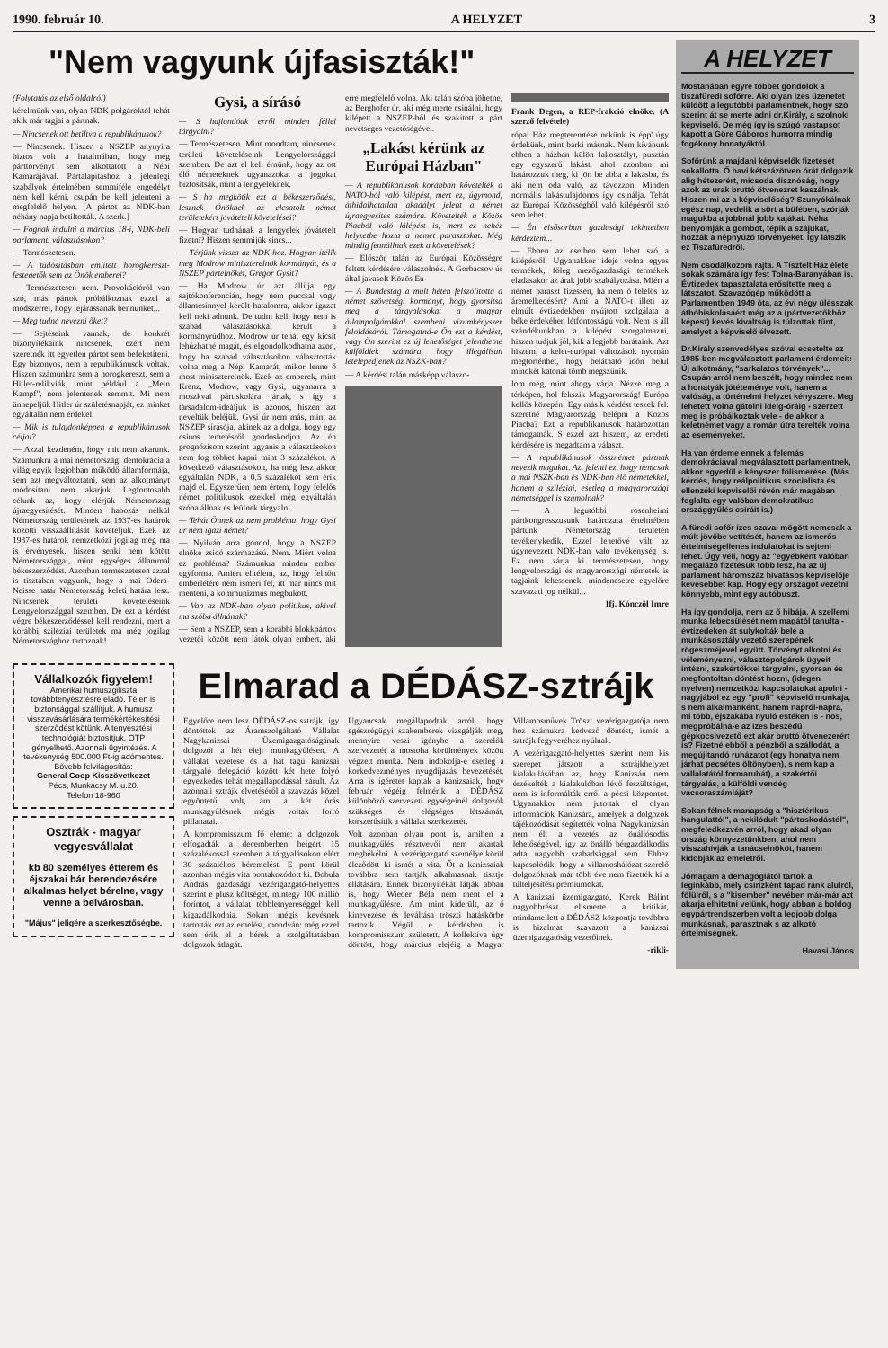1990. február 10. A HELYZET 3
"Nem vagyunk újfasiszták!"
(Folytatás az első oldalról)
kérelmünk van, olyan NDK polgároktól tehát akik már tagjai a pártnak.
— Nincsenek ott betiltva a republikánusok?
— Nincsenek. Hiszen a NSZEP anynyira biztos volt a hatalmában, hogy még párttörvényt sem alkottatott a Népi Kamarájával. Pártalapításhoz a jelenlegi szabályok értelmében semmiféle engedélyt nem kell kérni, csupán be kell jelenteni a megfelelő helyen. [A pártot az NDK-ban néhány napja betiltották. A szerk.]
— Fognak indulni a március 18-i, NDK-beli parlamenti választásokon?
— Természetesen.
— A tudósításban említett horogkereszt-festegetők sem az Önök emberei?
— Természetesen nem. Provokációról van szó, más pártok próbálkoznak ezzel a módszerrel, hogy lejárassanak bennünket...
— Meg tudná nevezni őket?
— Sejtéseink vannak, de konkrét bizonyítékaink nincsenek, ezért nem szeretnék itt egyetlen pártot sem befeketíteni. Egy bizonyos, nem a republikánusok voltak. Hiszen számunkra sem a horogkereszt, sem a Hitler-relikviák, mint például a „Mein Kampf", nem jelentenek semmit. Mi nem ünnepeljük Hitler úr születésnapját, ez minket egyáltalán nem érdekel.
— Mik is tulajdonképpen a republikánusok céljai?
— Azzal kezdeném, hogy mit nem akarunk. Számunkra a mai németországi demokrácia a világ egyik legjobban működő államformája, sem azt megváltoztatni, sem az alkotmányt módosítani nem akarjuk. Legfontosabb célunk az, hogy elérjük Németország újraegyesítését. Minden habozás nélkül Németország területének az 1937-es határok közötti visszaállítását követeljük. Ezek az 1937-es határok nemzetközi jogilag még ma is érvényesek, hiszen senki nem kötött Németországgal, mint egységes állammal békeszerződést. Azonban természetesen azzal is tisztában vagyunk, hogy a mai Odera-Neisse határ Németország keleti határa lesz. Nincsenek területi követeléseink Lengyelországgal szemben. De ezt a kérdést végre békeszerződéssel kell rendezni, mert a korábbi sziléziai területek ma még jogilag Németországhoz tartoznak!
Gysi, a sírásó
— S hajlandóak erről minden féllel tárgyalni?
— Természetesen. Mint mondtam, nincsenek területi követeléseink Lengyelországgal szemben. De azt el kell érnünk, hogy az ott élő németeknek ugyanazokat a jogokat biztosítsák, mint a lengyeleknek.
— S ha megkötik ezt a békeszerződést, lesznek Önöknek az elcsatolt német területekért jóvátételi követelései?
— Hogyan tudnának a lengyelek jóvátételt fizetni? Hiszen semmijük sincs...
— Térjünk vissza az NDK-hoz. Hogyan ítélik meg Modrow miniszterelnök kormányát, és a NSZEP pártelnökét, Gregor Gysit?
— Ha Modrow úr azt állítja egy sajtókonferencián, hogy nem puccsal vagy államcsínnyel került hatalomra, akkor igazat kell neki adnunk. De tudni kell, hogy nem is szabad választásokkal került a kormányrúdhoz. Modrow úr tehát egy kicsit lehúzhatné magát, és elgondolkodhatna azon, hogy ha szabad választásokon választották volna meg a Népi Kamarát, mikor lenne ő most miniszterelnök. Ezek az emberek, mint Krenz, Modrow, vagy Gysi, ugyanarra a moszkvai pártiskolára jártak, s így a társadalom-ideáljuk is azonos, hiszen azt neveltük beléjük. Gysi úr nem más, mint az NSZEP sírásója, akinek az a dolga, hogy egy csinos temetésről gondoskodjon. Az én prognózisom szerint ugyanis a választásokon nem fog többet kapni mint 3 százalékot. A következő választásokon, ha még lesz akkor egyáltalán NDK, a 0.5 százalékot sem érik majd el. Egyszerűen nem értem, hogy felelős német politikusok ezekkel még egyáltalán szóba állnak és leülnek tárgyalni.
— Tehát Önnek az nem probléma, hogy Gysi úr nem igazi német?
— Nyilván arra gondol, hogy a NSZEP elnöke zsidó származású. Nem. Miért volna ez probléma? Számunkra minden ember egyforma. Amiért elítélem, az, hogy felnőtt emberlétére nem ismeri fel, itt már nincs mit menteni, a kommunizmus megbukott.
— Van az NDK-ban olyan politikus, akivel ma szóba állnának?
— Sem a NSZEP, sem a korábbi blokkpártok vezetői között nem látok olyan embert, aki erre megfelelő volna. Aki talán szóba jöhetne, az Berghofer úr, aki még merte csinálni, hogy kilépett a NSZEP-ből és szakított a párt nevetséges vezetőségével.
„Lakást kérünk az Európai Házban"
— A republikánusok korábban követelték a NATO-ból való kilépést, mert ez, úgymond, áthidalhatatlan akadályt jelent a német újraegyesítés számára. Követelték a Közös Piacból való kilépést is, mert ez nehéz helyzetbe hozta a német parasztokat. Még mindig fennállnak ezek a követelések?
— Először talán az Európai Közösségre feltett kérdésére válaszolnék. A Gorbacsov úr által javasolt Közös Eu-
— A Bundestag a múlt héten felszólította a német szövetségi kormányt, hogy gyorsítsa meg a tárgyalásokat a magyar állampolgárokkal szembeni vízumkényszer feloldásáról. Támogatná-e Ön ezt a kérdést, vagy Ön szerint ez új lehetőséget jelenthetne külföldiek számára, hogy illegálisan letelepedjenek az NSZK-ban?
— A kérdést talán másképp válaszo-
Frank Degen, a REP-frakció elnöke. (A szerző felvétele)
rópai Ház megteremtése nekünk is épp' úgy érdekünk, mint bárki másnak. Nem kívánunk ebben a házban külön lakosztályt, pusztán egy egyszerű lakást, ahol azonban mi határozzuk meg, ki jön be abba a lakásba, és aki nem oda való, az távozzon. Minden normális lakástulajdonos így csinálja. Tehát az Európai Közösségből való kilépésről szó sem lehet.
— Én elsősorban gazdasági tekintetben kérdeztem...
— Ebben az esetben sem lehet szó a kilépésről. Ugyanakkor ideje volna egyes termékek, főleg mezőgazdasági termékek eladásakor az árak jobb szabályozása. Miért a német paraszt fizessen, ha nem ő felelős az áremelkedésért? Ami a NATO-t illeti az elmúlt évtizedekben nyújtott szolgálata a béke érdekében létfontosságú volt. Nem is áll szándékunkban a kilépést szorgalmazni, hiszen tudjuk jól, kik a legjobb barátaink. Azt hiszem, a kelet-európai változások nyomán megtörténhet, hogy belátható időn belül mindkét katonai tömb megszűnik.
lom meg, mint ahogy várja. Nézze meg a térképen, hol fekszik Magyarország! Európa kellős közepén! Egy másik kérdést teszek fel: szeretné Magyarország belépni a Közös Piacba? Ezt a republikánusok határozottan támogatnák. S ezzel azt hiszem, az eredeti kérdésére is megadtam a választ.
— A republikánusok össznémet pártnak nevezik magukat. Azt jelenti ez, hogy nemcsak a mai NSZK-ban és NDK-ban élő németekkel, hanem a sziléziai, esetleg a magyarországi németséggel is számolnak?
— A legutóbbi rosenheimi pártkongresszusunk határozata értelmében pártunk Németország területén tevékenykedik. Ezzel lehetővé vált az úgynevezett NDK-ban való tevékenység is. Ez nem zárja ki természetesen, hogy lengyelországi és magyarországi németek is tagjaink lehessenek, mindenesetre egyelőre szavazati jog nélkül...
Ifj. Kónczöl Imre
Vállalkozók figyelem!
Amerikai humuszgiliszta továbbtenyésztésre eladó. Télen is biztonsággal szállítjuk. A humusz visszavásárlására termékértékesítési szerződést kötünk. A tenyésztési technológiát biztosítjuk. OTP igényelhető. Azonnali ügyintézés. A tevékenység 500.000 Ft-ig adómentes. Bővebb felvilágosítás:
General Coop Kisszövetkezet
Pécs, Munkácsy M. u.20.
Telefon 18-960
Osztrák - magyar vegyesvállalat
kb 80 személyes étterem és éjszakai bár berendezésére alkalmas helyet bérelne, vagy venne a belvárosban.
"Május" jeligére a szerkesztőségbe.
Elmarad a DÉDÁSZ-sztrájk
Egyelőre nem lesz DÉDÁSZ-os sztrájk, így döntöttek az Áramszolgáltató Vállalat Nagykanizsai Üzemigazgatóságának dolgozói a hét eleji munkagyűlésen. A vállalat vezetése és a hat tagú kanizsai tárgyaló delegáció között két hete folyó egyezkedés tehát megállapodással zárult. Az azonnali sztrájk elvetéséről a szavazás közel egyöntetű volt, ám a két órás munkagyűlésnek mégis voltak forró pillanatai.
A kompromisszum fő eleme: a dolgozók elfogadták a decemberben beígért 15 százalékossal szemben a tárgyalásokon elért 30 százalékos béremelést. E pont körül azonban mégis vita bontakozódott ki. Bobula András gazdasági vezérigazgató-helyettes szerint e plusz költséget, mintegy 100 millió forintot, a vállalat többletnyereséggel kell kigazdálkodnia. Sokan mégis kevésnek tartották ezt az emelést, mondván: még ezzel sem érik el a bérek a szolgáltatásban dolgozók átlagát.
Ugyancsak megállapodtak arról, hogy egészségügyi szakemberek vizsgálják meg, mennyire veszi igénybe a szerelők szervezetét a mostoha körülmények között végzett munka. Nem indokolja-e esetleg a korkedvezményes nyugdíjazás bevezetését. Arra is ígéretet kaptak a kanizsaiak, hogy február végéig felmérik a DÉDÁSZ különböző szervezeti egységeinél dolgozók szükséges és elégséges létszámát, korszerűsítik a vállalat szerkezetét.
Volt azonban olyan pont is, amiben a munkagyűlés résztvevői nem akartak megbékélni. A vezérigazgató személye körül éleződött ki ismét a vita. Őt a kanizsaiak továbbra sem tartják alkalmasnak tisztje ellátására. Ennek bizonyítékát látják abban is, hogy Wieder Béla nem ment el a munkagyűlésre. Ám mint kiderült, az ő kinevezése és leváltása tröszti hatáskörbe tartozik. Végül e kérdésben is kompromisszum született. A kollektíva úgy döntött, hogy március elejéig a Magyar Villamosművek Tröszt vezérigazgatója nem hoz számukra kedvező döntést, ismét a sztrájk fegyveréhez nyúlnak.
A vezérigazgató-helyettes szerint nem kis szerepet játszott a sztrájkhelyzet kialakulásában az, hogy Kanizsán nem érzékelték a kialakulóban lévő feszültséget, nem is informálták erről a pécsi központot. Ugyanakkor nem jutottak el olyan információk Kanizsára, amelyek a dolgozók tájékozódását segítették volna. Nagykanizsán nem élt a vezetés az önállósodás lehetőségével, így az önálló bérgazdálkodás adta nagyobb szabadsággal sem. Ehhez kapcsolódik, hogy a villamoshálózat-szerelő dolgozóknak már több éve nem fizették ki a túlteljesítési prémiumokat.
A kanizsai üzemigazgató, Kerek Bálint nagyobbrészt elismerte a kritikát, mindamellett a DÉDÁSZ központja továbbra is bizalmat szavazott a kanizsai üzemigazgatóság vezetőinek.
-rikli-
A HELYZET
Mostanában egyre többet gondolok a tiszafüredi sofőrre. Aki olyan ízes üzenetet küldött a legutóbbi parlamentnek, hogy szó szerint át se merte adni dr.Király, a szolnoki képviselő. De még így is szúgó vastapsot kapott a Göre Gáboros humorra mindig fogékony honatyáktól.
Sofőrünk a majdani képviselők fizetését sokallotta. Ő havi kétszázötven órát dolgozik alig hétezerért, micsoda disznóság, hogy azok az urak bruttó ötvenezret kaszálnak. Hiszen mi az a képviselőség? Szunyókálnak egész nap, vedelik a sört a büfében, szórják magukba a jobbnál jobb kajákat. Néha benyomják a gombot, tépik a szájukat, hozzák a népnyúzó törvényeket. Így látszik ez Tiszafüredről.
Nem csodálkozom rajta. A Tisztelt Ház élete sokak számára így fest Tolna-Baranyában is. Évtizedek tapasztalata erősítette meg a látszatot. Szavazógép működött a Parlamentben 1949 óta, az évi négy ülésszak átbóbiskolásáért még az a (pártvezetőkhöz képest) kevés kiváltság is túlzottak tűnt, amelyet a képviselő élvezett.
Dr.Király szenvedélyes szóval ecsetelte az 1985-ben megválasztott parlament érdemeit: Új alkotmány, "sarkalatos törvények"... Csupán arról nem beszélt, hogy mindez nem a honatyák jótéteménye volt, hanem a valóság, a történelmi helyzet kényszere. Meg lehetett volna gátolni ideig-óráig - szerzett meg is próbálkoztak vele - de akkor a keletnémet vagy a román útra terelték volna az eseményeket.
Ha van érdeme ennek a felemás demokráciával megválasztott parlamentnek, akkor egyedül e kényszer fölismerése. (Más kérdés, hogy reálpolitikus szocialista és ellenzéki képviselői révén már magában foglalta egy valóban demokratikus országgyűlés csíráit is.)
A füredi sofőr ízes szavai mögött nemcsak a múlt jövőbe vetítését, hanem az ismerős értelmiségellenes indulatokat is sejteni lehet. Úgy véli, hogy az "egyébként valóban megalázó fizetésük több lesz, ha az új parlament háromszáz hivatásos képviselője kevesebbet kap. Hogy egy országot vezetni könnyebb, mint egy autóbuszt.
Ha így gondolja, nem az ő hibája. A szellemi munka lebecsülését nem magától tanulta - évtizedeken át sulykolták belé a munkásosztály vezető szerepének rögeszméjével együtt. Törvényt alkotni és véleményezni, választópolgárok ügyeit intézni, szakértőkkel tárgyalni, gyorsan és megfontoltan döntést hozni, (idegen nyelven) nemzetközi kapcsolatokat ápolni - nagyjából ez egy "profi" képviselő munkája, s nem alkalmanként, hanem napról-napra, mi több, éjszakába nyúló estéken is - nos, megpróbálná-e az ízes beszédű gépkocsivezető ezt akár bruttó ötvenezerért is? Fizetné ebből a pénzből a szállodát, a megújítandó ruházatot (egy honatya nem járhat pecsétes öltönyben), s nem kap a vállalatától formaruhát), a szakértői tárgyalás, a külföldi vendég vacsoraszámláját?
Sokan félnek manapság a "hisztérikus hangulattól", a nekilódult "pártoskodástól", megfeledkezvén arról, hogy akad olyan ország környezetünkben, ahol nem visszahívják a tanácselnököt, hanem kidobják az emeletről.
Jómagam a demagógiától tartok a leginkább, mely csirizként tapad ránk alulról, fölülről, s a "kisember" nevében már-már azt akarja elhitetni velünk, hogy abban a boldog egypártrendszerben volt a legjobb dolga munkásnak, parasztnak s az alkotó értelmiségnek.
Havasi János